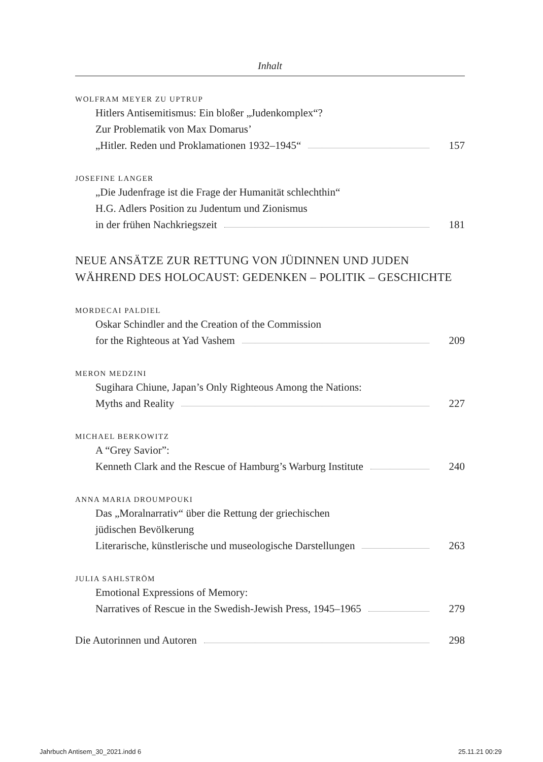Inhalt
WOLFRAM MEYER ZU UPTRUP
Hitlers Antisemitismus: Ein bloßer „Judenkomplex“?
Zur Problematik von Max Domarus’
„Hitler. Reden und Proklamationen 1932–1945“ 157
JOSEFINE LANGER
„Die Judenfrage ist die Frage der Humanität schlechthin“
H.G. Adlers Position zu Judentum und Zionismus
in der frühen Nachkriegszeit 181
NEUE ANSÄTZE ZUR RETTUNG VON JÜDINNEN UND JUDEN
WÄHREND DES HOLOCAUST: GEDENKEN – POLITIK – GESCHICHTE
MORDECAI PALDIEL
Oskar Schindler and the Creation of the Commission
for the Righteous at Yad Vashem 209
MERON MEDZINI
Sugihara Chiune, Japan’s Only Righteous Among the Nations:
Myths and Reality 227
MICHAEL BERKOWITZ
A “Grey Savior”:
Kenneth Clark and the Rescue of Hamburg’s Warburg Institute 240
ANNA MARIA DROUMPOUKI
Das „Moralnarrativ“ über die Rettung der griechischen
jüdischen Bevölkerung
Literarische, künstlerische und museologische Darstellungen 263
JULIA SAHLSTRÖM
Emotional Expressions of Memory:
Narratives of Rescue in the Swedish-Jewish Press, 1945–1965 279
Die Autorinnen und Autoren 298
Jahrbuch Antisem_30_2021.indd 6
25.11.21 00:29